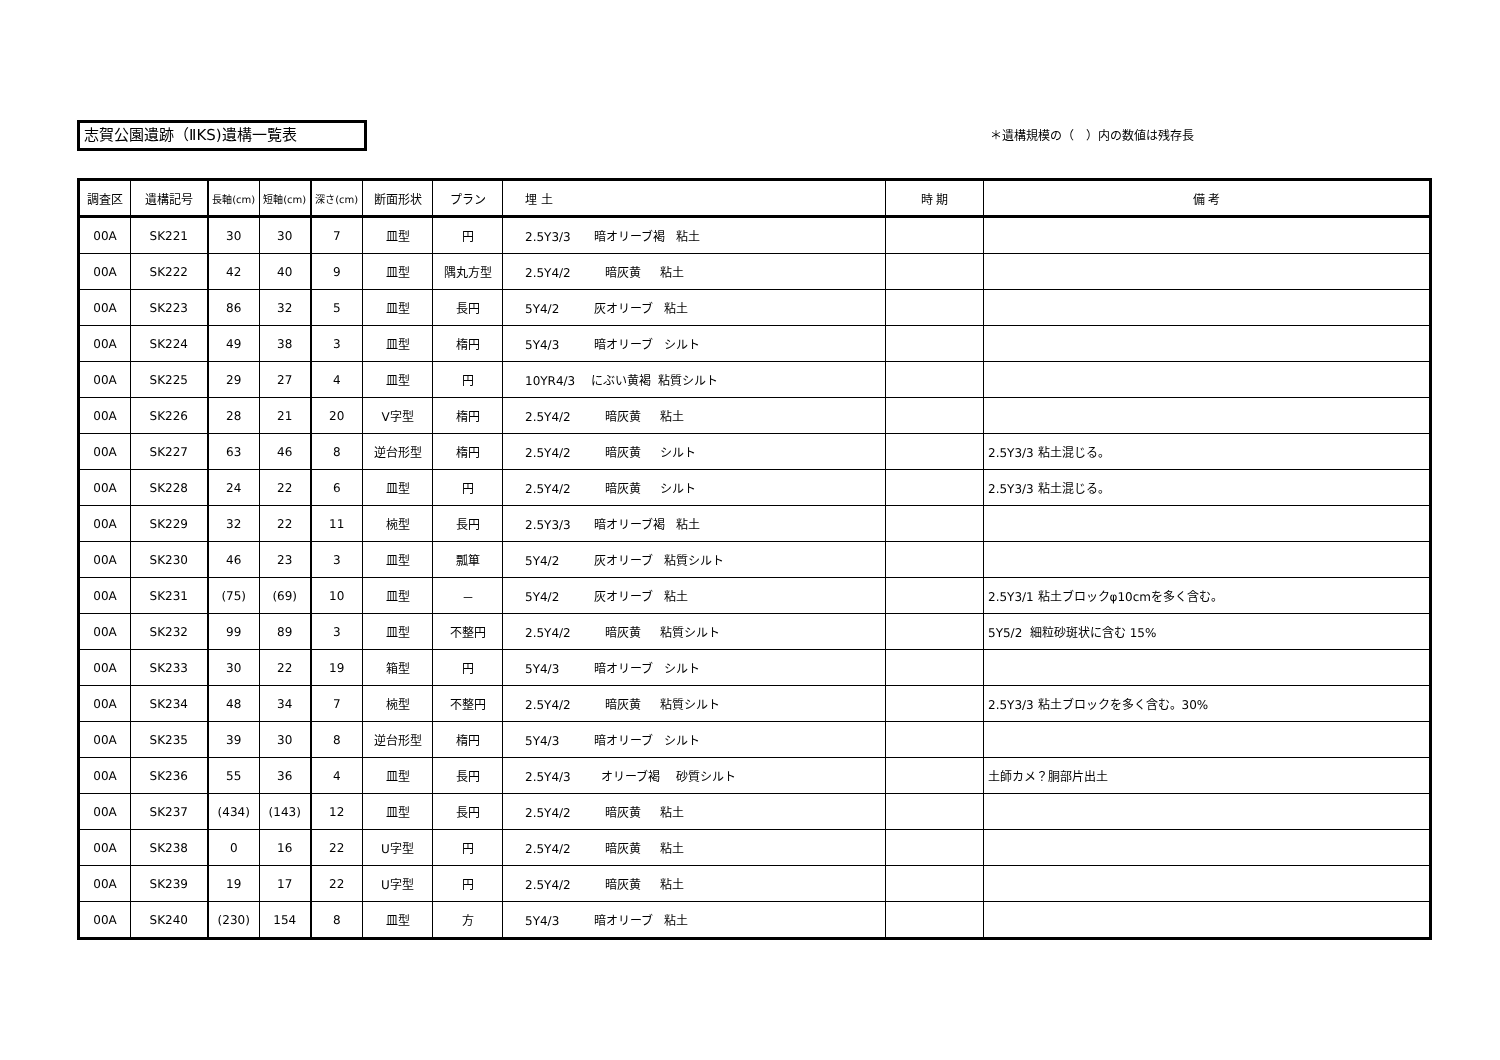志賀公園遺跡（ⅡKS)遺構一覧表 ＊遺構規模の（　）内の数値は残存長
| 調査区 | 遺構記号 | 長軸(cm) | 短軸(cm) | 深さ(cm) | 断面形状 | プラン | 埋 土 | 時 期 | 備 考 |
| --- | --- | --- | --- | --- | --- | --- | --- | --- | --- |
| 00A | SK221 | 30 | 30 | 7 | 皿型 | 円 | 2.5Y3/3 暗オリーブ褐 粘土 | | |
| 00A | SK222 | 42 | 40 | 9 | 皿型 | 隅丸方型 | 2.5Y4/2 暗灰黄 粘土 | | |
| 00A | SK223 | 86 | 32 | 5 | 皿型 | 長円 | 5Y4/2 灰オリーブ 粘土 | | |
| 00A | SK224 | 49 | 38 | 3 | 皿型 | 楕円 | 5Y4/3 暗オリーブ シルト | | |
| 00A | SK225 | 29 | 27 | 4 | 皿型 | 円 | 10YR4/3 にぶい黄褐 粘質シルト | | |
| 00A | SK226 | 28 | 21 | 20 | V字型 | 楕円 | 2.5Y4/2 暗灰黄 粘土 | | |
| 00A | SK227 | 63 | 46 | 8 | 逆台形型 | 楕円 | 2.5Y4/2 暗灰黄 シルト | | 2.5Y3/3 粘土混じる。 |
| 00A | SK228 | 24 | 22 | 6 | 皿型 | 円 | 2.5Y4/2 暗灰黄 シルト | | 2.5Y3/3 粘土混じる。 |
| 00A | SK229 | 32 | 22 | 11 | 椀型 | 長円 | 2.5Y3/3 暗オリーブ褐 粘土 | | |
| 00A | SK230 | 46 | 23 | 3 | 皿型 | 瓢箪 | 5Y4/2 灰オリーブ 粘質シルト | | |
| 00A | SK231 | (75) | (69) | 10 | 皿型 | － | 5Y4/2 灰オリーブ 粘土 | | 2.5Y3/1 粘土ブロックφ10cmを多く含む。 |
| 00A | SK232 | 99 | 89 | 3 | 皿型 | 不整円 | 2.5Y4/2 暗灰黄 粘質シルト | | 5Y5/2 細粒砂斑状に含む 15% |
| 00A | SK233 | 30 | 22 | 19 | 箱型 | 円 | 5Y4/3 暗オリーブ シルト | | |
| 00A | SK234 | 48 | 34 | 7 | 椀型 | 不整円 | 2.5Y4/2 暗灰黄 粘質シルト | | 2.5Y3/3 粘土ブロックを多く含む。30% |
| 00A | SK235 | 39 | 30 | 8 | 逆台形型 | 楕円 | 5Y4/3 暗オリーブ シルト | | |
| 00A | SK236 | 55 | 36 | 4 | 皿型 | 長円 | 2.5Y4/3 オリーブ褐 砂質シルト | | 土師カメ？胴部片出土 |
| 00A | SK237 | (434) | (143) | 12 | 皿型 | 長円 | 2.5Y4/2 暗灰黄 粘土 | | |
| 00A | SK238 | 0 | 16 | 22 | U字型 | 円 | 2.5Y4/2 暗灰黄 粘土 | | |
| 00A | SK239 | 19 | 17 | 22 | U字型 | 円 | 2.5Y4/2 暗灰黄 粘土 | | |
| 00A | SK240 | (230) | 154 | 8 | 皿型 | 方 | 5Y4/3 暗オリーブ 粘土 | | |